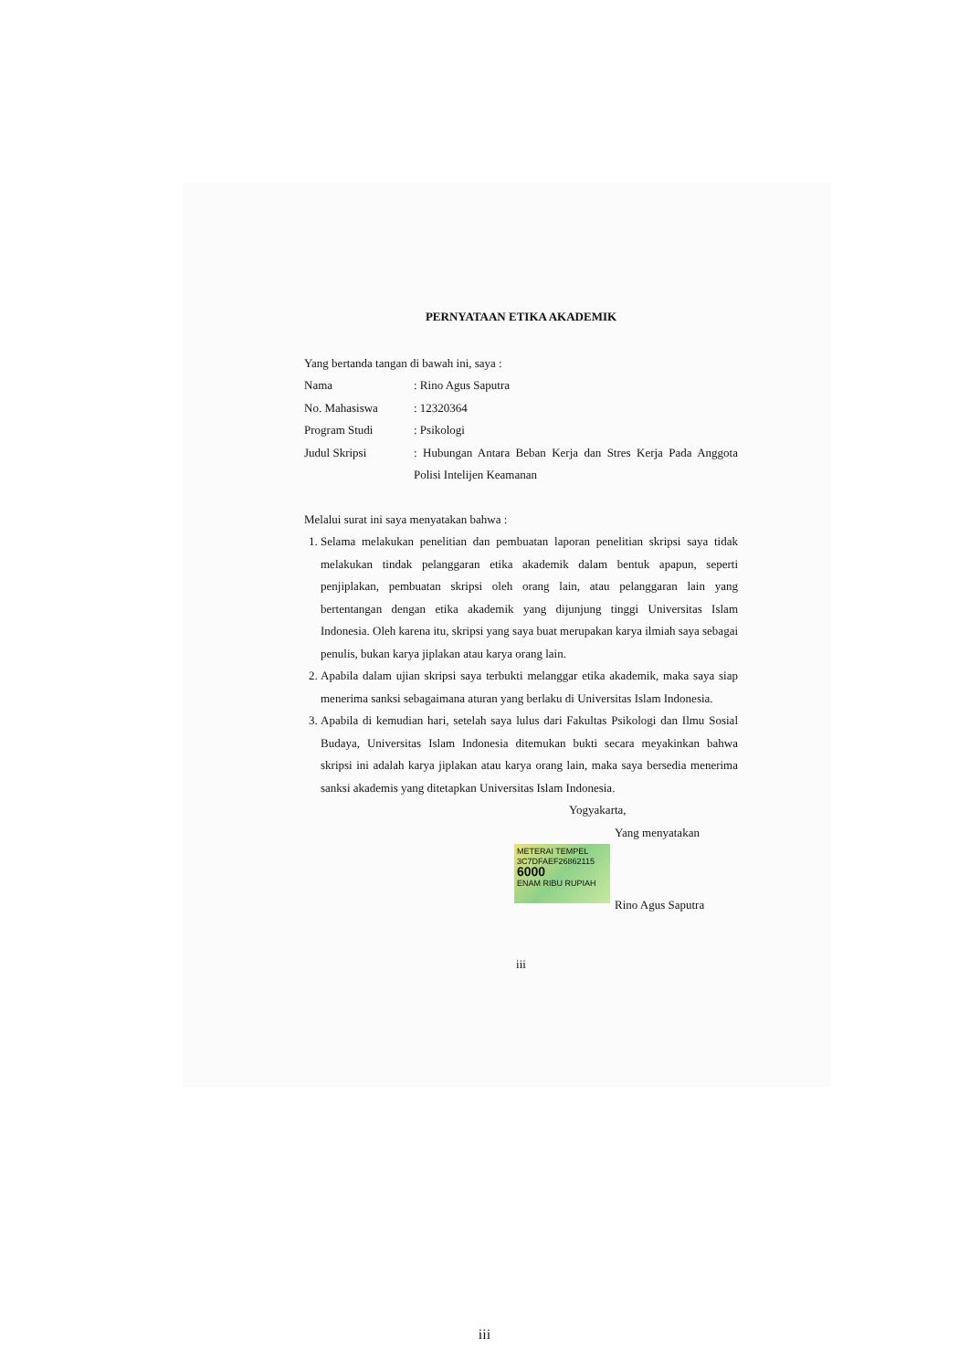PERNYATAAN ETIKA AKADEMIK
Yang bertanda tangan di bawah ini, saya :
Nama : Rino Agus Saputra
No. Mahasiswa : 12320364
Program Studi : Psikologi
Judul Skripsi : Hubungan Antara Beban Kerja dan Stres Kerja Pada Anggota Polisi Intelijen Keamanan
Melalui surat ini saya menyatakan bahwa :
1. Selama melakukan penelitian dan pembuatan laporan penelitian skripsi saya tidak melakukan tindak pelanggaran etika akademik dalam bentuk apapun, seperti penjiplakan, pembuatan skripsi oleh orang lain, atau pelanggaran lain yang bertentangan dengan etika akademik yang dijunjung tinggi Universitas Islam Indonesia. Oleh karena itu, skripsi yang saya buat merupakan karya ilmiah saya sebagai penulis, bukan karya jiplakan atau karya orang lain.
2. Apabila dalam ujian skripsi saya terbukti melanggar etika akademik, maka saya siap menerima sanksi sebagaimana aturan yang berlaku di Universitas Islam Indonesia.
3. Apabila di kemudian hari, setelah saya lulus dari Fakultas Psikologi dan Ilmu Sosial Budaya, Universitas Islam Indonesia ditemukan bukti secara meyakinkan bahwa skripsi ini adalah karya jiplakan atau karya orang lain, maka saya bersedia menerima sanksi akademis yang ditetapkan Universitas Islam Indonesia.
Yogyakarta,
Yang menyatakan
METERAI TEMPEL
3C7DFAEF26862115
6000
ENAM RIBU RUPIAH
Rino Agus Saputra
iii
iii